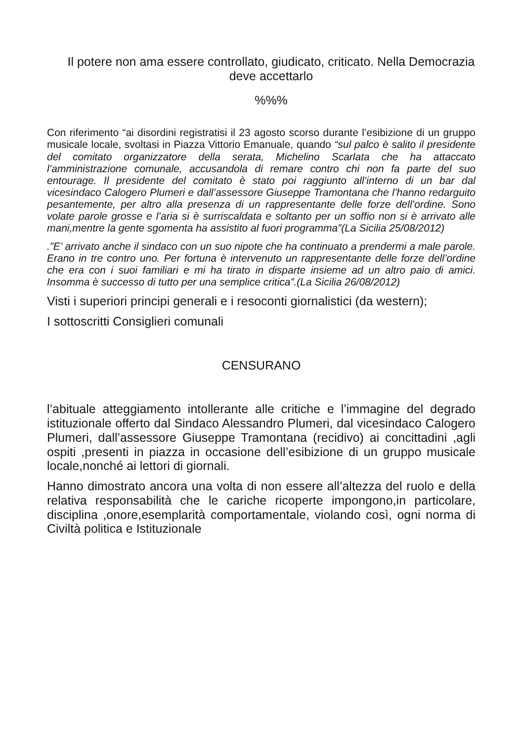Il potere non ama essere controllato, giudicato, criticato. Nella Democrazia deve accettarlo
%%%
Con riferimento “ai disordini registratisi il 23 agosto scorso durante l’esibizione di un gruppo musicale locale, svoltasi in Piazza Vittorio Emanuale, quando “sul palco è salito il presidente del comitato organizzatore della serata, Michelino Scarlata che ha attaccato l’amministrazione comunale, accusandola di remare contro chi non fa parte del suo entourage. Il presidente del comitato è stato poi raggiunto all’interno di un bar dal vicesindaco Calogero Plumeri e dall’assessore Giuseppe Tramontana che l’hanno redarguito pesantemente, per altro alla presenza di un rappresentante delle forze dell’ordine. Sono volate parole grosse e l’aria si è surriscaldata e soltanto per un soffio non si è arrivato alle mani,mentre la gente sgomenta ha assistito al fuori programma”(La Sicilia 25/08/2012)
.”E’ arrivato anche il sindaco con un suo nipote che ha continuato a prendermi a male parole. Erano in tre contro uno. Per fortuna è intervenuto un rappresentante delle forze dell’ordine che era con i suoi familiari e mi ha tirato in disparte insieme ad un altro paio di amici. Insomma è successo di tutto per una semplice critica”.(La Sicilia 26/08/2012)
Visti i superiori principi generali e i resoconti giornalistici (da western);
I sottoscritti Consiglieri comunali
CENSURANO
l’abituale atteggiamento intollerante alle critiche e l’immagine del degrado istituzionale offerto dal Sindaco Alessandro Plumeri, dal vicesindaco Calogero Plumeri, dall’assessore Giuseppe Tramontana (recidivo) ai concittadini ,agli ospiti ,presenti in piazza in occasione dell’esibizione di un gruppo musicale locale,nonché ai lettori di giornali.
Hanno dimostrato ancora una volta di non essere all’altezza del ruolo e della relativa responsabilità che le cariche ricoperte impongono,in particolare, disciplina ,onore,esemplarità comportamentale, violando così, ogni norma di Civiltà politica e Istituzionale